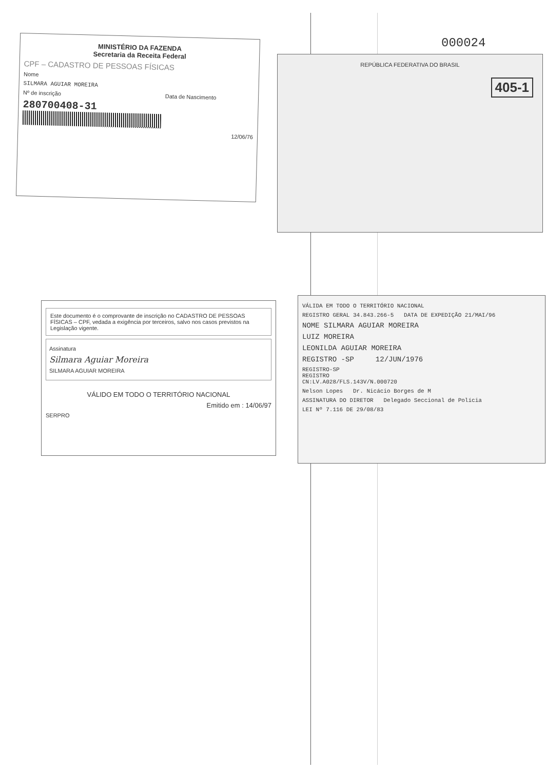000024
MINISTÉRIO DA FAZENDA
Secretaria da Receita Federal
CPF – CADASTRO DE PESSOAS FÍSICAS
Nome
SILMARA AGUIAR MOREIRA
Nº de inscrição Data de Nascimento
280700408-31
12/06/76
REPÚBLICA FEDERATIVA DO BRASIL
405-1
Este documento é o comprovante de inscrição no CADASTRO DE PESSOAS FÍSICAS – CPF, vedada a exigência por terceiros, salvo nos casos previstos na Legislação vigente.
Assinatura
Silmara Aguiar Moreira
SILMARA AGUIAR MOREIRA
VÁLIDO EM TODO O TERRITÓRIO NACIONAL
Emitido em : 14/06/97
SERPRO
VÁLIDA EM TODO O TERRITÓRIO NACIONAL
REGISTRO GERAL 34.843.266-5 DATA DE EXPEDIÇÃO 21/MAI/96
NOME SILMARA AGUIAR MOREIRA
LUIZ MOREIRA
LEONILDA AGUIAR MOREIRA
REGISTRO -SP 12/JUN/1976
REGISTRO-SP
REGISTRO
CN:LV.A028/FLS.143V/N.000720
Nelson Lopes Dr. Nicácio Borges de M
ASSINATURA DO DIRETOR Delegado Seccional de Polícia
LEI Nº 7.116 DE 29/08/83